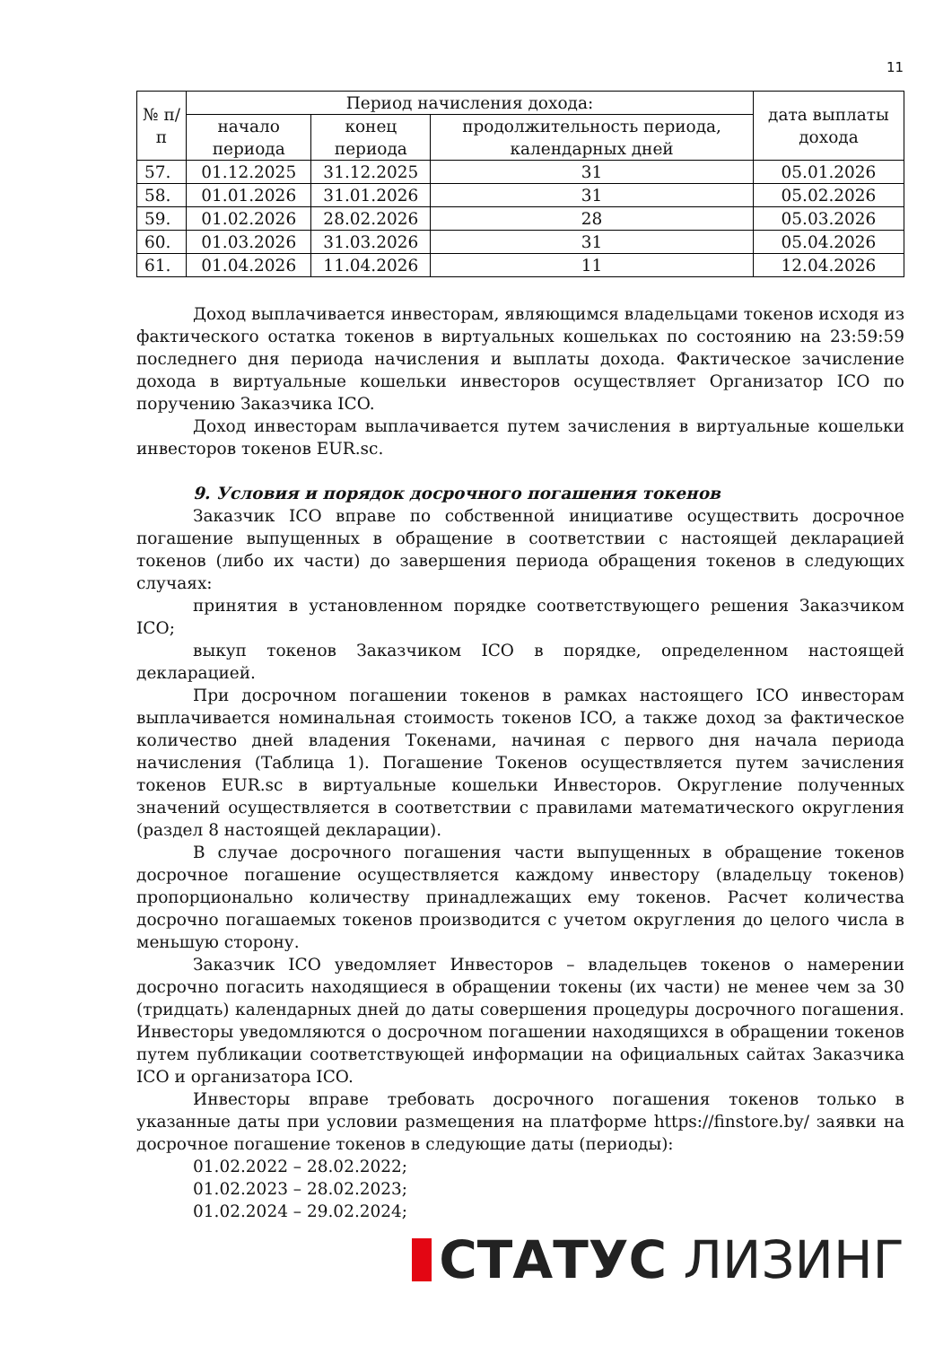11
| № п/п | Период начисления дохода: | | | дата выплаты дохода |
| --- | --- | --- | --- | --- |
| | начало периода | конец периода | продолжительность периода, календарных дней | |
| 57. | 01.12.2025 | 31.12.2025 | 31 | 05.01.2026 |
| 58. | 01.01.2026 | 31.01.2026 | 31 | 05.02.2026 |
| 59. | 01.02.2026 | 28.02.2026 | 28 | 05.03.2026 |
| 60. | 01.03.2026 | 31.03.2026 | 31 | 05.04.2026 |
| 61. | 01.04.2026 | 11.04.2026 | 11 | 12.04.2026 |
Доход выплачивается инвесторам, являющимся владельцами токенов исходя из фактического остатка токенов в виртуальных кошельках по состоянию на 23:59:59 последнего дня периода начисления и выплаты дохода. Фактическое зачисление дохода в виртуальные кошельки инвесторов осуществляет Организатор ICO по поручению Заказчика ICO.
Доход инвесторам выплачивается путем зачисления в виртуальные кошельки инвесторов токенов EUR.sc.
9. Условия и порядок досрочного погашения токенов
Заказчик ICO вправе по собственной инициативе осуществить досрочное погашение выпущенных в обращение в соответствии с настоящей декларацией токенов (либо их части) до завершения периода обращения токенов в следующих случаях:
принятия в установленном порядке соответствующего решения Заказчиком ICO;
выкуп токенов Заказчиком ICO в порядке, определенном настоящей декларацией.
При досрочном погашении токенов в рамках настоящего ICO инвесторам выплачивается номинальная стоимость токенов ICO, а также доход за фактическое количество дней владения Токенами, начиная с первого дня начала периода начисления (Таблица 1). Погашение Токенов осуществляется путем зачисления токенов EUR.sc в виртуальные кошельки Инвесторов. Округление полученных значений осуществляется в соответствии с правилами математического округления (раздел 8 настоящей декларации).
В случае досрочного погашения части выпущенных в обращение токенов досрочное погашение осуществляется каждому инвестору (владельцу токенов) пропорционально количеству принадлежащих ему токенов. Расчет количества досрочно погашаемых токенов производится с учетом округления до целого числа в меньшую сторону.
Заказчик ICO уведомляет Инвесторов – владельцев токенов о намерении досрочно погасить находящиеся в обращении токены (их части) не менее чем за 30 (тридцать) календарных дней до даты совершения процедуры досрочного погашения. Инвесторы уведомляются о досрочном погашении находящихся в обращении токенов путем публикации соответствующей информации на официальных сайтах Заказчика ICO и организатора ICO.
Инвесторы вправе требовать досрочного погашения токенов только в указанные даты при условии размещения на платформе https://finstore.by/ заявки на досрочное погашение токенов в следующие даты (периоды):
01.02.2022 – 28.02.2022;
01.02.2023 – 28.02.2023;
01.02.2024 – 29.02.2024;
СТАТУС ЛИЗИНГ